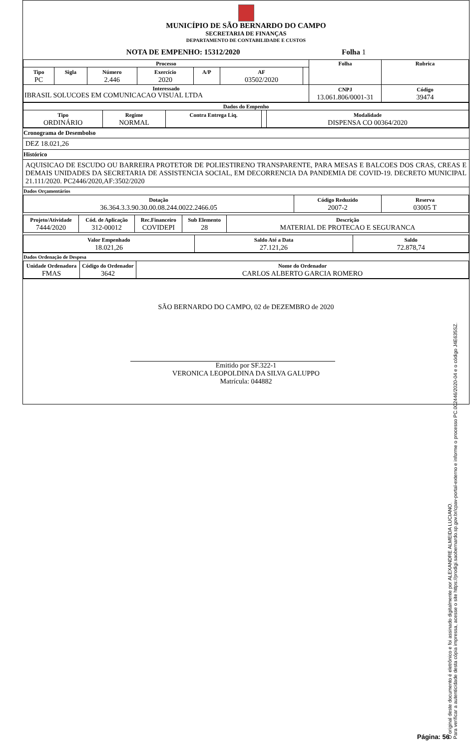MUNICÍPIO DE SÃO BERNARDO DO CAMPO
SECRETARIA DE FINANÇAS
DEPARTAMENTO DE CONTABILIDADE E CUSTOS
NOTA DE EMPENHO: 15312/2020 Folha 1
| Processo | | | | | | | Folha | Rubrica |
| --- | --- | --- | --- | --- | --- | --- | --- | --- |
| Tipo PC | Sigla | Número 2.446 | Exercício 2020 | A/P | AF 03502/2020 | | | |
| Interessado IBRASIL SOLUCOES EM COMUNICACAO VISUAL LTDA | | | | | | | CNPJ 13.061.806/0001-31 | Código 39474 |
| Dados do Empenho | | | | |
| --- | --- | --- | --- | --- |
| Tipo ORDINÁRIO | Regime NORMAL | Contra Entrega Liq. | | Modalidade DISPENSA CO 00364/2020 |
Cronograma de Desembolso
DEZ 18.021,26
Histórico
AQUISICAO DE ESCUDO OU BARREIRA PROTETOR DE POLIESTIRENO TRANSPARENTE, PARA MESAS E BALCOES DOS CRAS, CREAS E DEMAIS UNIDADES DA SECRETARIA DE ASSISTENCIA SOCIAL, EM DECORRENCIA DA PANDEMIA DE COVID-19. DECRETO MUNICIPAL 21.111/2020. PC2446/2020,AF:3502/2020
Dados Orçamentários
| Dotação 36.364.3.3.90.30.00.08.244.0022.2466.05 | Código Reduzido 2007-2 | Reserva 03005 T |
| Projeto/Atividade 7444/2020 | Cód. de Aplicação 312-00012 | Rec.Financeiro COVIDEPI | Sub Elemento 28 | Descrição MATERIAL DE PROTECAO E SEGURANCA |
| Valor Empenhado 18.021,26 | Saldo Até a Data 27.121,26 | Saldo 72.878,74 |
Dados Ordenação de Despesa
| Unidade Ordenadora FMAS | Código do Ordenador 3642 | Nome do Ordenador CARLOS ALBERTO GARCIA ROMERO |
SÃO BERNARDO DO CAMPO, 02 de DEZEMBRO de 2020
Emitido por SF.322-1
VERONICA LEOPOLDINA DA SILVA GALUPPO
Matrícula: 044882
Página: 56
O original deste documento é eletrônico e foi assinado digitalmente por ALEXANDRE ALMEIDA LUCIANO.
Para verificar a autenticidade desta cópia impressa, acesse o site https://prodigi.saobernardo.sp.gov.br/cpav-portal-externo e informe o processo PC.002446/2020-04 e o código J4E635SZ.